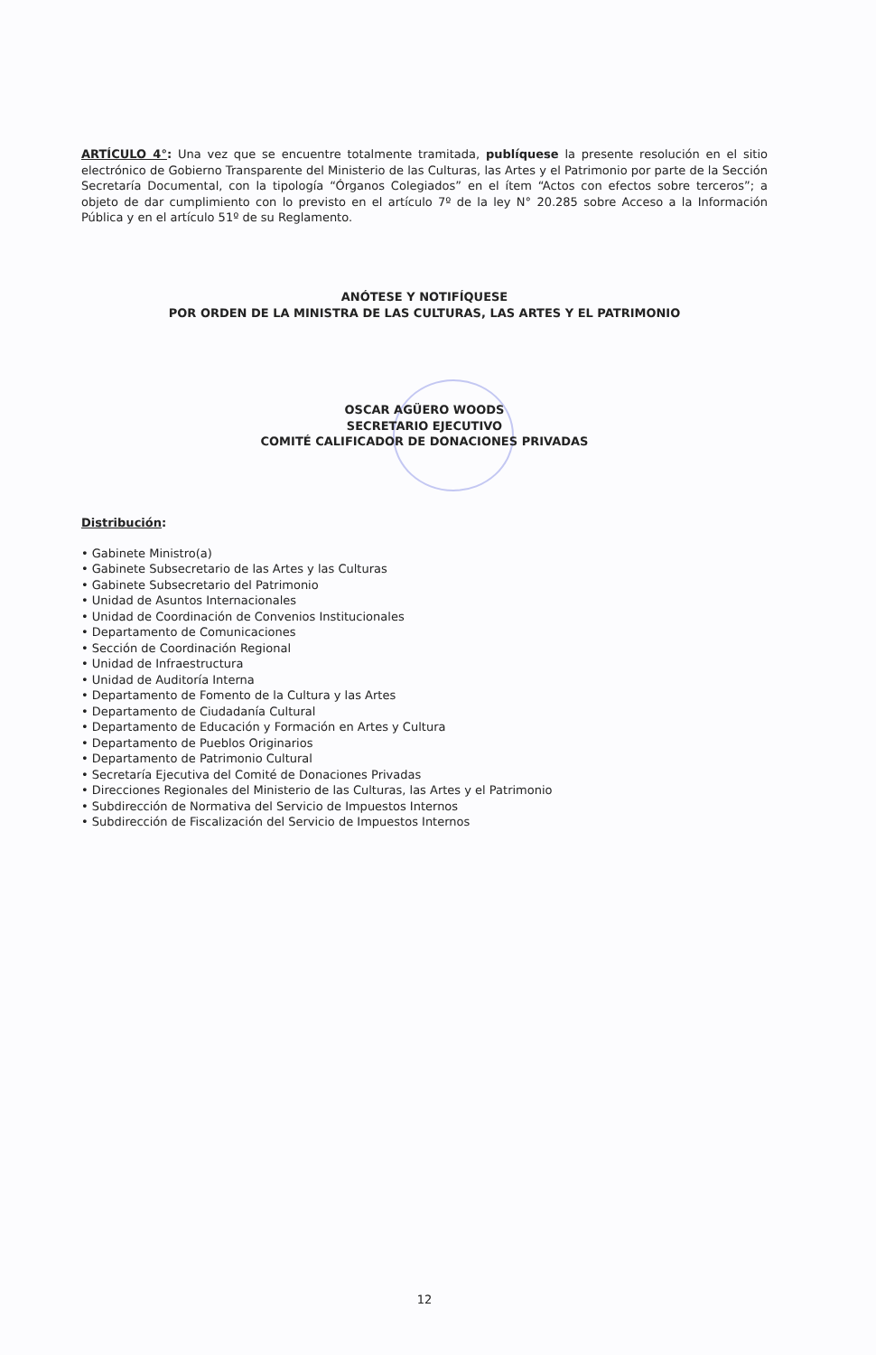ARTÍCULO 4°: Una vez que se encuentre totalmente tramitada, publíquese la presente resolución en el sitio electrónico de Gobierno Transparente del Ministerio de las Culturas, las Artes y el Patrimonio por parte de la Sección Secretaría Documental, con la tipología “Órganos Colegiados” en el ítem “Actos con efectos sobre terceros”; a objeto de dar cumplimiento con lo previsto en el artículo 7º de la ley N° 20.285 sobre Acceso a la Información Pública y en el artículo 51º de su Reglamento.
ANÓTESE Y NOTIFÍQUESE
POR ORDEN DE LA MINISTRA DE LAS CULTURAS, LAS ARTES Y EL PATRIMONIO
OSCAR AGÜERO WOODS
SECRETARIO EJECUTIVO
COMITÉ CALIFICADOR DE DONACIONES PRIVADAS
Distribución:
• Gabinete Ministro(a)
• Gabinete Subsecretario de las Artes y las Culturas
• Gabinete Subsecretario del Patrimonio
• Unidad de Asuntos Internacionales
• Unidad de Coordinación de Convenios Institucionales
• Departamento de Comunicaciones
• Sección de Coordinación Regional
• Unidad de Infraestructura
• Unidad de Auditoría Interna
• Departamento de Fomento de la Cultura y las Artes
• Departamento de Ciudadanía Cultural
• Departamento de Educación y Formación en Artes y Cultura
• Departamento de Pueblos Originarios
• Departamento de Patrimonio Cultural
• Secretaría Ejecutiva del Comité de Donaciones Privadas
• Direcciones Regionales del Ministerio de las Culturas, las Artes y el Patrimonio
• Subdirección de Normativa del Servicio de Impuestos Internos
• Subdirección de Fiscalización del Servicio de Impuestos Internos
12